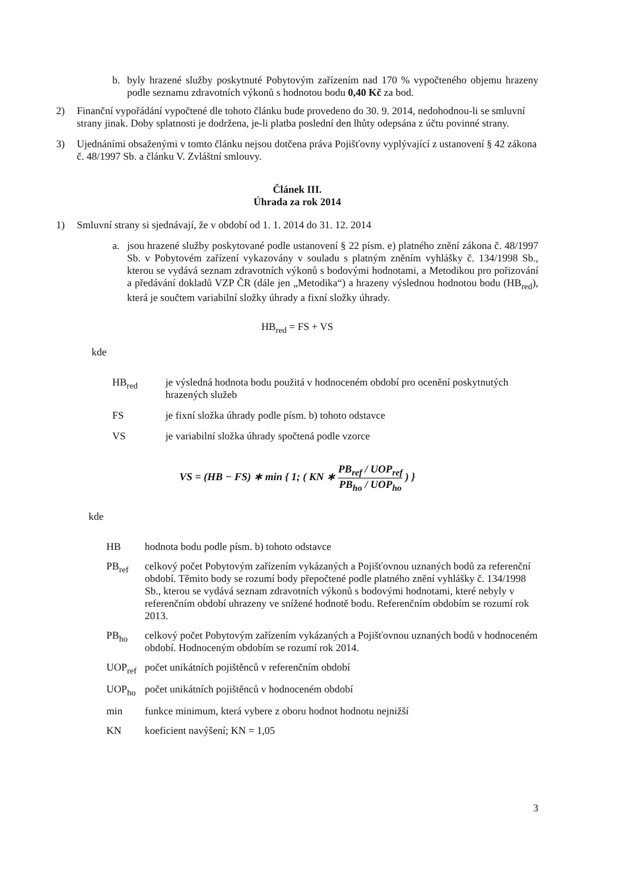b. byly hrazené služby poskytnuté Pobytovým zařízením nad 170 % vypočteného objemu hrazeny podle seznamu zdravotních výkonů s hodnotou bodu 0,40 Kč za bod.
2) Finanční vypořádání vypočtené dle tohoto článku bude provedeno do 30. 9. 2014, nedohodnou-li se smluvní strany jinak. Doby splatnosti je dodržena, je-li platba poslední den lhůty odepsána z účtu povinné strany.
3) Ujednáními obsaženými v tomto článku nejsou dotčena práva Pojišťovny vyplývající z ustanovení § 42 zákona č. 48/1997 Sb. a článku V. Zvláštní smlouvy.
Článek III.
Úhrada za rok 2014
1) Smluvní strany si sjednávají, že v období od 1. 1. 2014 do 31. 12. 2014
a. jsou hrazené služby poskytované podle ustanovení § 22 písm. e) platného znění zákona č. 48/1997 Sb. v Pobytovém zařízení vykazovány v souladu s platným zněním vyhlášky č. 134/1998 Sb., kterou se vydává seznam zdravotních výkonů s bodovými hodnotami, a Metodikou pro pořizování a předávání dokladů VZP ČR (dále jen „Metodika“) a hrazeny výslednou hodnotou bodu (HB<sub>red</sub>), která je součtem variabilní složky úhrady a fixní složky úhrady.
HB<sub>red</sub> = FS + VS
kde
HB<sub>red</sub> je výsledná hodnota bodu použitá v hodnoceném období pro ocenění poskytnutých hrazených služeb
FS je fixní složka úhrady podle písm. b) tohoto odstavce
VS je variabilní složka úhrady spočtená podle vzorce
VS = (HB − FS) ∗ min { 1; ( KN ∗ PB<sub>ref</sub> / UOP<sub>ref</sub> PB<sub>ho</sub> / UOP<sub>ho</sub> ) }
kde
HB hodnota bodu podle písm. b) tohoto odstavce
PB<sub>ref</sub> celkový počet Pobytovým zařízením vykázaných a Pojišťovnou uznaných bodů za referenční období. Těmito body se rozumí body přepočtené podle platného znění vyhlášky č. 134/1998 Sb., kterou se vydává seznam zdravotních výkonů s bodovými hodnotami, které nebyly v referenčním období uhrazeny ve snížené hodnotě bodu. Referenčním obdobím se rozumí rok 2013.
PB<sub>ho</sub> celkový počet Pobytovým zařízením vykázaných a Pojišťovnou uznaných bodů v hodnoceném období. Hodnoceným obdobím se rozumí rok 2014.
UOP<sub>ref</sub> počet unikátních pojištěnců v referenčním období
UOP<sub>ho</sub> počet unikátních pojištěnců v hodnoceném období
min funkce minimum, která vybere z oboru hodnot hodnotu nejnižší
KN koeficient navýšení; KN = 1,05
3